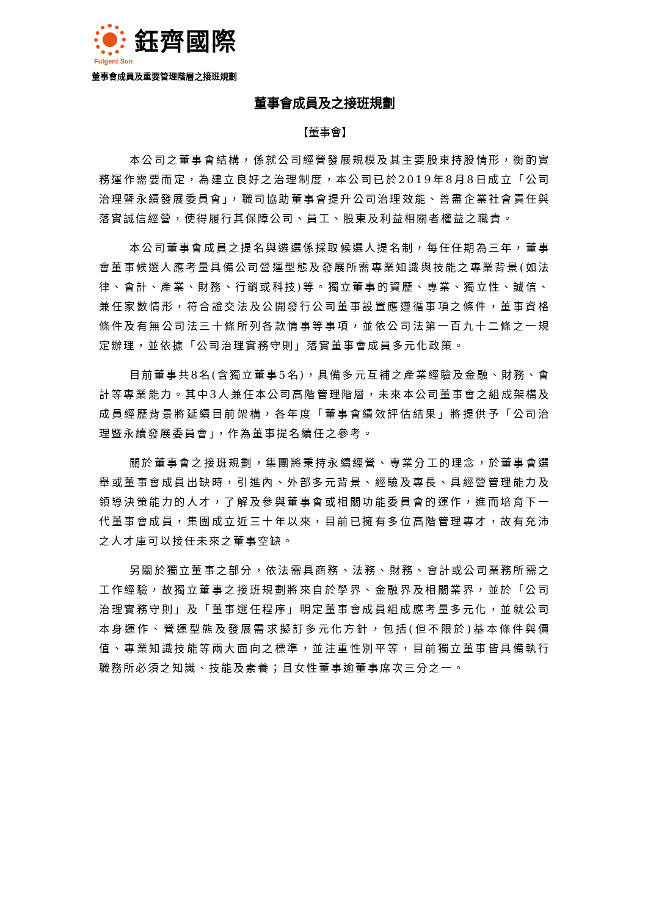鈺齊國際
Fulgent Sun
董事會成員及重要管理階層之接班規劃
董事會成員及之接班規劃
【董事會】
本公司之董事會結構，係就公司經營發展規模及其主要股東持股情形，衡酌實務運作需要而定，為建立良好之治理制度，本公司已於2019年8月8日成立「公司治理暨永續發展委員會」，職司協助董事會提升公司治理效能、善盡企業社會責任與落實誠信經營，使得履行其保障公司、員工、股東及利益相關者權益之職責。
本公司董事會成員之提名與遴選係採取候選人提名制，每任任期為三年，董事會董事候選人應考量具備公司營運型態及發展所需專業知識與技能之專業背景(如法律、會計、產業、財務、行銷或科技)等。獨立董事的資歷、專業、獨立性、誠信、兼任家數情形，符合證交法及公開發行公司董事設置應遵循事項之條件，董事資格條件及有無公司法三十條所列各款情事等事項，並依公司法第一百九十二條之一規定辦理，並依據「公司治理實務守則」落實董事會成員多元化政策。
目前董事共8名(含獨立董事5名)，具備多元互補之產業經驗及金融、財務、會計等專業能力。其中3人兼任本公司高階管理階層，未來本公司董事會之組成架構及成員經歷背景將延續目前架構，各年度「董事會績效評估結果」將提供予「公司治理暨永續發展委員會」，作為董事提名續任之參考。
關於董事會之接班規劃，集團將秉持永續經營、專業分工的理念，於董事會選舉或董事會成員出缺時，引進內、外部多元背景、經驗及專長、具經營管理能力及領導決策能力的人才，了解及參與董事會或相關功能委員會的運作，進而培育下一代董事會成員，集團成立近三十年以來，目前已擁有多位高階管理專才，故有充沛之人才庫可以接任未來之董事空缺。
另關於獨立董事之部分，依法需具商務、法務、財務、會計或公司業務所需之工作經驗，故獨立董事之接班規劃將來自於學界、金融界及相關業界，並於「公司治理實務守則」及「董事選任程序」明定董事會成員組成應考量多元化，並就公司本身運作、營運型態及發展需求擬訂多元化方針，包括(但不限於)基本條件與價值、專業知識技能等兩大面向之標準，並注重性別平等，目前獨立董事皆具備執行職務所必須之知識、技能及素養；且女性董事逾董事席次三分之一。